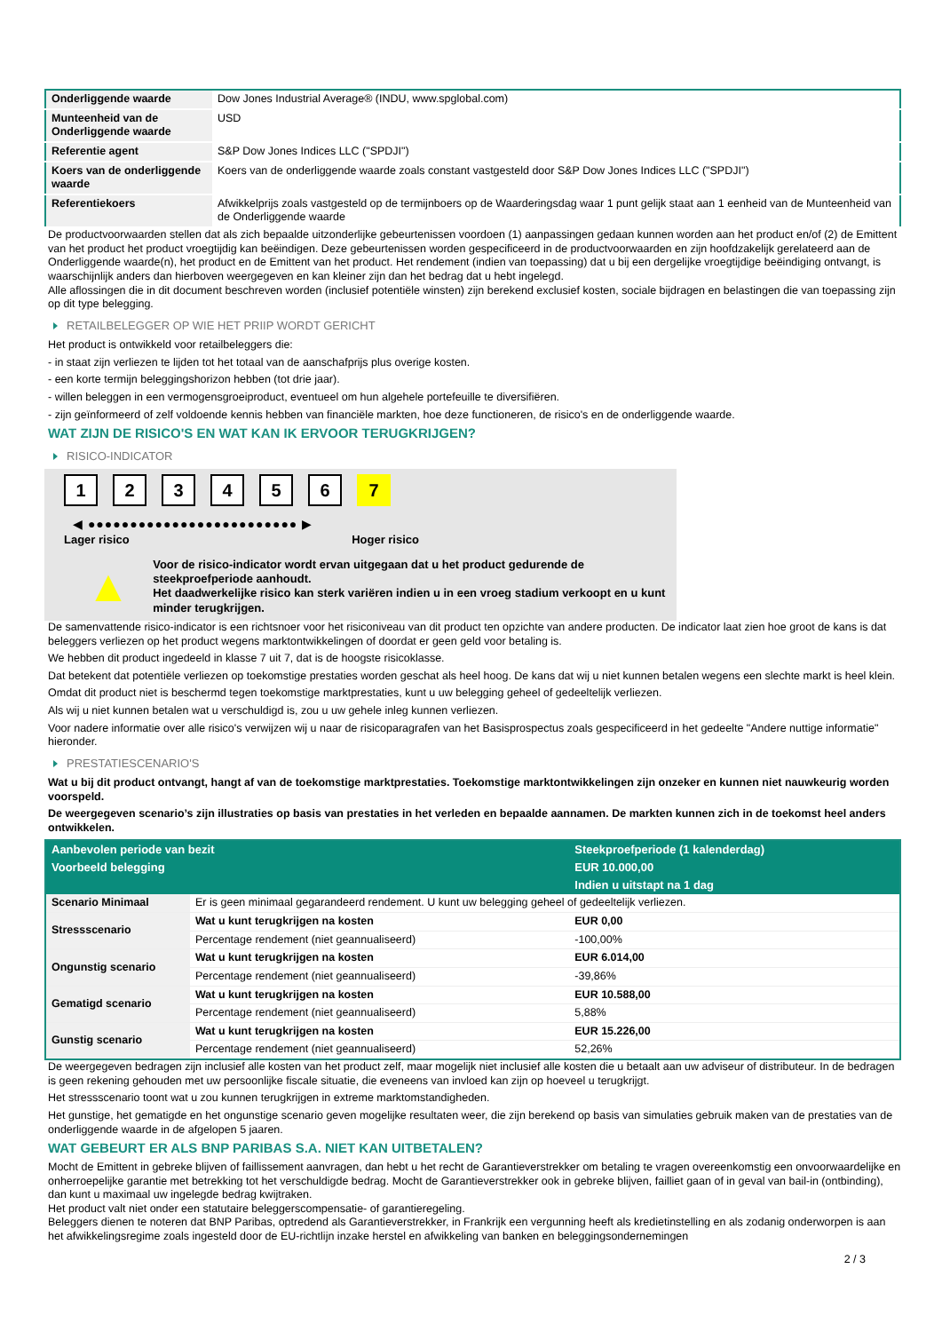| Onderliggende waarde | Dow Jones Industrial Average® (INDU, www.spglobal.com) |
| Munteenheid van de Onderliggende waarde | USD |
| Referentie agent | S&P Dow Jones Indices LLC ("SPDJI") |
| Koers van de onderliggende waarde | Koers van de onderliggende waarde zoals constant vastgesteld door S&P Dow Jones Indices LLC ("SPDJI") |
| Referentiekoers | Afwikkelprijs zoals vastgesteld op de termijnboers op de Waarderingsdag waar 1 punt gelijk staat aan 1 eenheid van de Munteenheid van de Onderliggende waarde |
De productvoorwaarden stellen dat als zich bepaalde uitzonderlijke gebeurtenissen voordoen (1) aanpassingen gedaan kunnen worden aan het product en/of (2) de Emittent van het product het product vroegtijdig kan beëindigen. Deze gebeurtenissen worden gespecificeerd in de productvoorwaarden en zijn hoofdzakelijk gerelateerd aan de Onderliggende waarde(n), het product en de Emittent van het product. Het rendement (indien van toepassing) dat u bij een dergelijke vroegtijdige beëindiging ontvangt, is waarschijnlijk anders dan hierboven weergegeven en kan kleiner zijn dan het bedrag dat u hebt ingelegd.
Alle aflossingen die in dit document beschreven worden (inclusief potentiële winsten) zijn berekend exclusief kosten, sociale bijdragen en belastingen die van toepassing zijn op dit type belegging.
RETAILBELEGGER OP WIE HET PRIIP WORDT GERICHT
Het product is ontwikkeld voor retailbeleggers die:
- in staat zijn verliezen te lijden tot het totaal van de aanschafprijs plus overige kosten.
- een korte termijn beleggingshorizon hebben (tot drie jaar).
- willen beleggen in een vermogensgroeiproduct, eventueel om hun algehele portefeuille te diversifiëren.
- zijn geïnformeerd of zelf voldoende kennis hebben van financiële markten, hoe deze functioneren, de risico's en de onderliggende waarde.
WAT ZIJN DE RISICO'S EN WAT KAN IK ERVOOR TERUGKRIJGEN?
RISICO-INDICATOR
1234567
◀ ●●●●●●●●●●●●●●●●●●●●●●●●● ▶
Lager risico Hoger risico
▲
Voor de risico-indicator wordt ervan uitgegaan dat u het product gedurende de steekproefperiode aanhoudt.
Het daadwerkelijke risico kan sterk variëren indien u in een vroeg stadium verkoopt en u kunt minder terugkrijgen.
De samenvattende risico-indicator is een richtsnoer voor het risiconiveau van dit product ten opzichte van andere producten. De indicator laat zien hoe groot de kans is dat beleggers verliezen op het product wegens marktontwikkelingen of doordat er geen geld voor betaling is.
We hebben dit product ingedeeld in klasse 7 uit 7, dat is de hoogste risicoklasse.
Dat betekent dat potentiële verliezen op toekomstige prestaties worden geschat als heel hoog. De kans dat wij u niet kunnen betalen wegens een slechte markt is heel klein.
Omdat dit product niet is beschermd tegen toekomstige marktprestaties, kunt u uw belegging geheel of gedeeltelijk verliezen.
Als wij u niet kunnen betalen wat u verschuldigd is, zou u uw gehele inleg kunnen verliezen.
Voor nadere informatie over alle risico's verwijzen wij u naar de risicoparagrafen van het Basisprospectus zoals gespecificeerd in het gedeelte "Andere nuttige informatie" hieronder.
PRESTATIESCENARIO'S
Wat u bij dit product ontvangt, hangt af van de toekomstige marktprestaties. Toekomstige marktontwikkelingen zijn onzeker en kunnen niet nauwkeurig worden voorspeld.
De weergegeven scenario’s zijn illustraties op basis van prestaties in het verleden en bepaalde aannamen. De markten kunnen zich in de toekomst heel anders ontwikkelen.
| Aanbevolen periode van bezit | | Steekproefperiode (1 kalenderdag) |
| --- | --- | --- |
| Voorbeeld belegging | | EUR 10.000,00 |
| | | Indien u uitstapt na 1 dag |
| Scenario Minimaal | Er is geen minimaal gegarandeerd rendement. U kunt uw belegging geheel of gedeeltelijk verliezen. | |
| Stressscenario | Wat u kunt terugkrijgen na kosten | EUR 0,00 |
| | Percentage rendement (niet geannualiseerd) | -100,00% |
| Ongunstig scenario | Wat u kunt terugkrijgen na kosten | EUR 6.014,00 |
| | Percentage rendement (niet geannualiseerd) | -39,86% |
| Gematigd scenario | Wat u kunt terugkrijgen na kosten | EUR 10.588,00 |
| | Percentage rendement (niet geannualiseerd) | 5,88% |
| Gunstig scenario | Wat u kunt terugkrijgen na kosten | EUR 15.226,00 |
| | Percentage rendement (niet geannualiseerd) | 52,26% |
De weergegeven bedragen zijn inclusief alle kosten van het product zelf, maar mogelijk niet inclusief alle kosten die u betaalt aan uw adviseur of distributeur. In de bedragen is geen rekening gehouden met uw persoonlijke fiscale situatie, die eveneens van invloed kan zijn op hoeveel u terugkrijgt.
Het stressscenario toont wat u zou kunnen terugkrijgen in extreme marktomstandigheden.
Het gunstige, het gematigde en het ongunstige scenario geven mogelijke resultaten weer, die zijn berekend op basis van simulaties gebruik maken van de prestaties van de onderliggende waarde in de afgelopen 5 jaaren.
WAT GEBEURT ER ALS BNP PARIBAS S.A. NIET KAN UITBETALEN?
Mocht de Emittent in gebreke blijven of faillissement aanvragen, dan hebt u het recht de Garantieverstrekker om betaling te vragen overeenkomstig een onvoorwaardelijke en onherroepelijke garantie met betrekking tot het verschuldigde bedrag. Mocht de Garantieverstrekker ook in gebreke blijven, failliet gaan of in geval van bail-in (ontbinding), dan kunt u maximaal uw ingelegde bedrag kwijtraken.
Het product valt niet onder een statutaire beleggerscompensatie- of garantieregeling.
Beleggers dienen te noteren dat BNP Paribas, optredend als Garantieverstrekker, in Frankrijk een vergunning heeft als kredietinstelling en als zodanig onderworpen is aan het afwikkelingsregime zoals ingesteld door de EU-richtlijn inzake herstel en afwikkeling van banken en beleggingsondernemingen
2 / 3